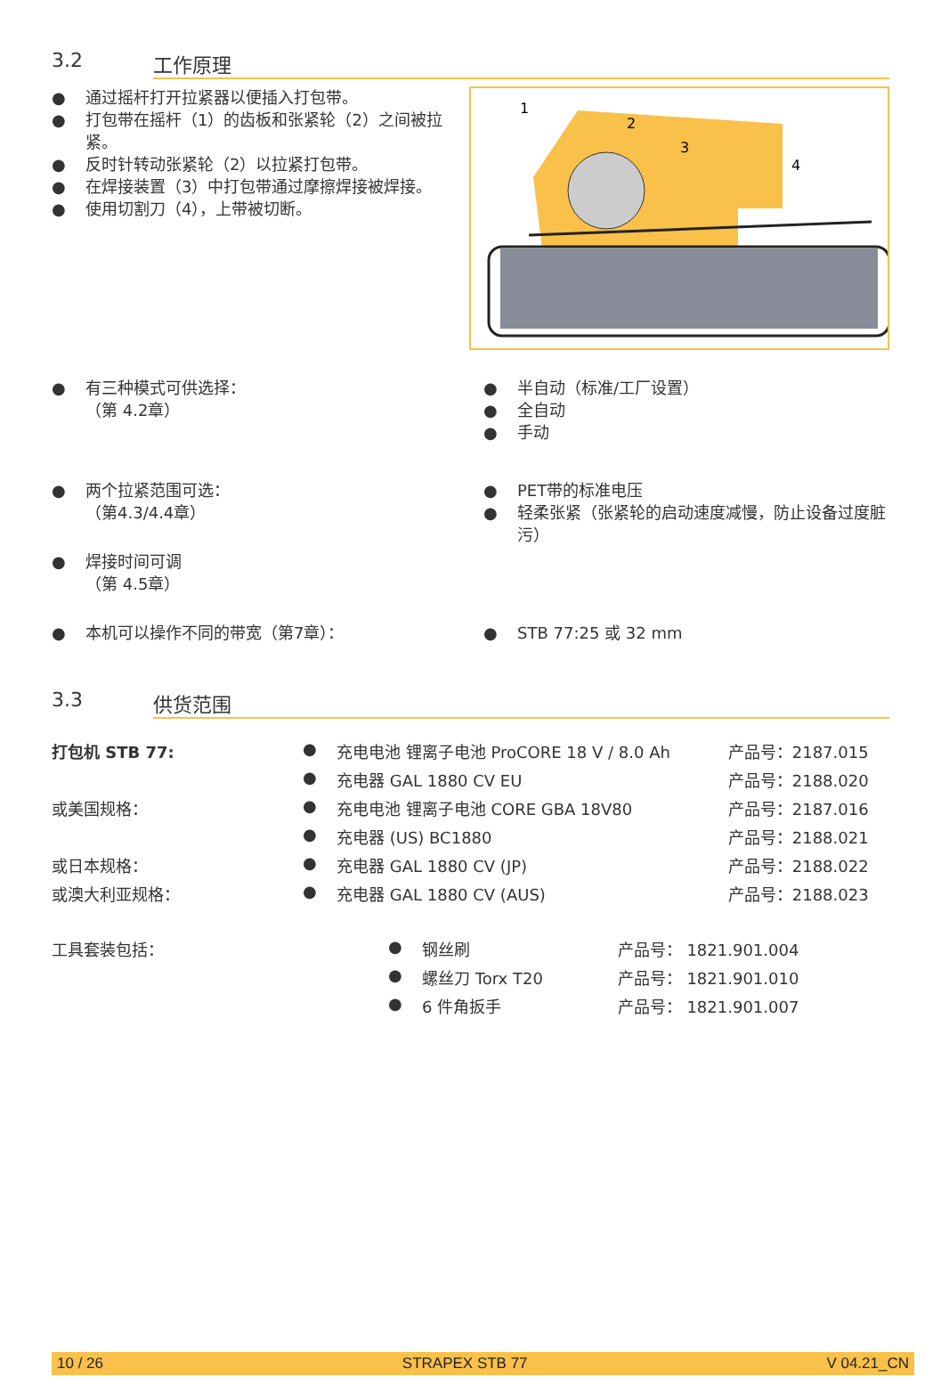3.2 工作原理
● 通过摇杆打开拉紧器以便插入打包带。
● 打包带在摇杆（1）的齿板和张紧轮（2）之间被拉紧。
● 反时针转动张紧轮（2）以拉紧打包带。
● 在焊接装置（3）中打包带通过摩擦焊接被焊接。
● 使用切割刀（4），上带被切断。
1
2
3
4
● 有三种模式可供选择：
（第 4.2章）
● 半自动（标准/工厂设置）
● 全自动
● 手动
● 两个拉紧范围可选：
（第4.3/4.4章）
● 焊接时间可调
（第 4.5章）
● PET带的标准电压
● 轻柔张紧（张紧轮的启动速度减慢，防止设备过度脏污）
● 本机可以操作不同的带宽（第7章）：
● STB 77:25 或 32 mm
3.3 供货范围
| 打包机 STB 77: | ● | 充电电池 锂离子电池 ProCORE 18 V / 8.0 Ah | 产品号：2187.015 |
| | ● | 充电器 GAL 1880 CV EU | 产品号：2188.020 |
| 或美国规格： | ● | 充电电池 锂离子电池 CORE GBA 18V80 | 产品号：2187.016 |
| | ● | 充电器 (US) BC1880 | 产品号：2188.021 |
| 或日本规格： | ● | 充电器 GAL 1880 CV (JP) | 产品号：2188.022 |
| 或澳大利亚规格： | ● | 充电器 GAL 1880 CV (AUS) | 产品号：2188.023 |
| 工具套装包括： | ● | 钢丝刷 | 产品号： 1821.901.004 |
| | ● | 螺丝刀 Torx T20 | 产品号： 1821.901.010 |
| | ● | 6 件角扳手 | 产品号： 1821.901.007 |
10 / 26 STRAPEX STB 77 V 04.21_CN